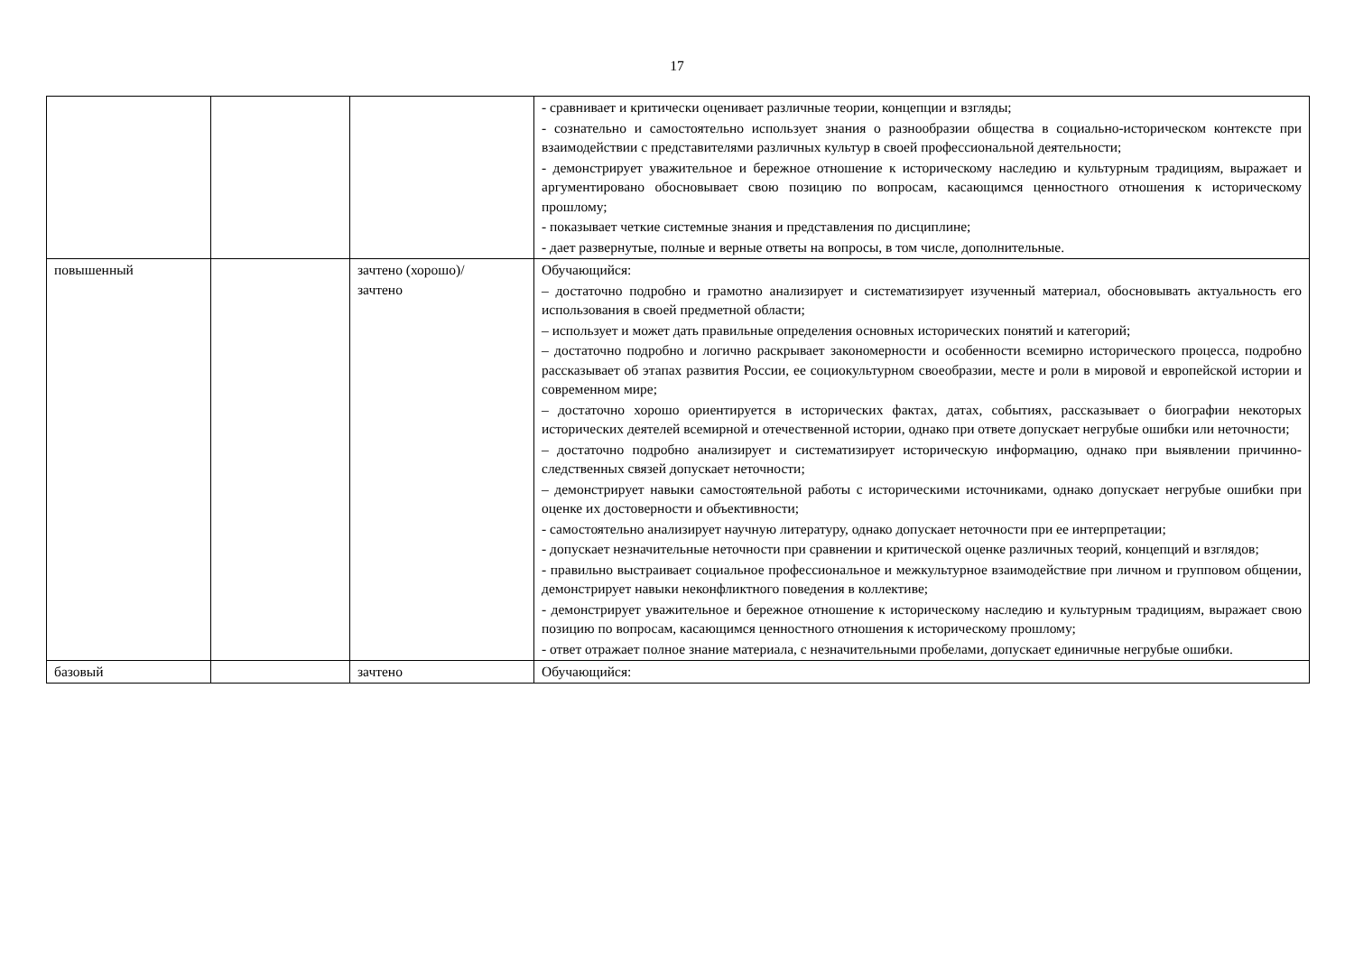17
| | | | - сравнивает и критически оценивает различные теории, концепции и взгляды; - сознательно и самостоятельно использует знания о разнообразии общества в социально-историческом контексте при взаимодействии с представителями различных культур в своей профессиональной деятельности; - демонстрирует уважительное и бережное отношение к историческому наследию и культурным традициям, выражает и аргументировано обосновывает свою позицию по вопросам, касающимся ценностного отношения к историческому прошлому; - показывает четкие системные знания и представления по дисциплине; - дает развернутые, полные и верные ответы на вопросы, в том числе, дополнительные. |
| повышенный | | зачтено (хорошо)/ зачтено | Обучающийся: – достаточно подробно и грамотно анализирует и систематизирует изученный материал, обосновывать актуальность его использования в своей предметной области; – использует и может дать правильные определения основных исторических понятий и категорий; – достаточно подробно и логично раскрывает закономерности и особенности всемирно исторического процесса, подробно рассказывает об этапах развития России, ее социокультурном своеобразии, месте и роли в мировой и европейской истории и современном мире; – достаточно хорошо ориентируется в исторических фактах, датах, событиях, рассказывает о биографии некоторых исторических деятелей всемирной и отечественной истории, однако при ответе допускает негрубые ошибки или неточности; – достаточно подробно анализирует и систематизирует историческую информацию, однако при выявлении причинно-следственных связей допускает неточности; – демонстрирует навыки самостоятельной работы с историческими источниками, однако допускает негрубые ошибки при оценке их достоверности и объективности; - самостоятельно анализирует научную литературу, однако допускает неточности при ее интерпретации; - допускает незначительные неточности при сравнении и критической оценке различных теорий, концепций и взглядов; - правильно выстраивает социальное профессиональное и межкультурное взаимодействие при личном и групповом общении, демонстрирует навыки неконфликтного поведения в коллективе; - демонстрирует уважительное и бережное отношение к историческому наследию и культурным традициям, выражает свою позицию по вопросам, касающимся ценностного отношения к историческому прошлому; - ответ отражает полное знание материала, с незначительными пробелами, допускает единичные негрубые ошибки. |
| базовый | | зачтено | Обучающийся: |